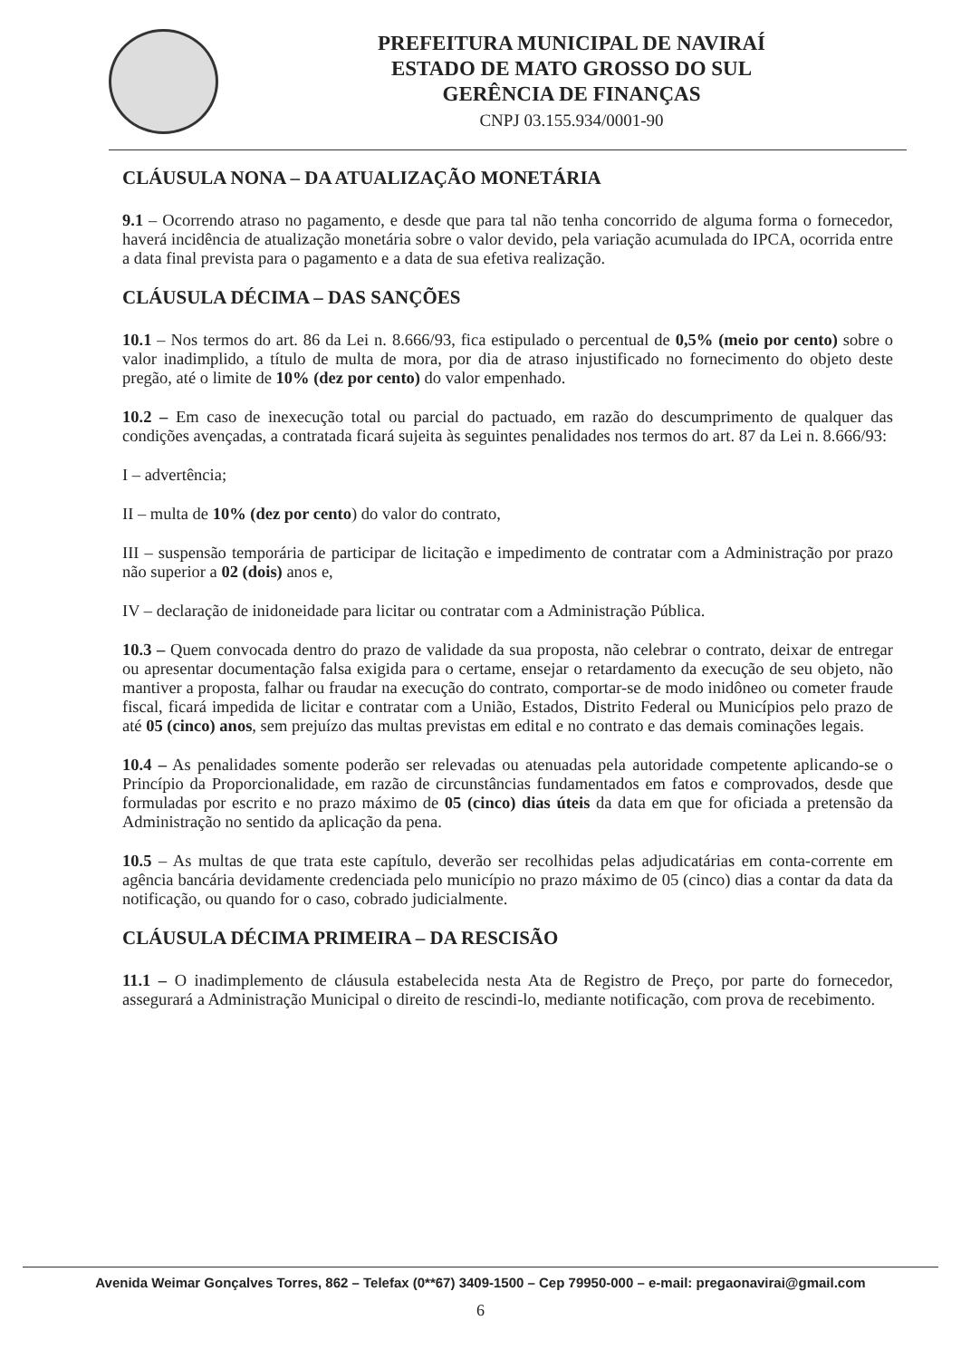PREFEITURA MUNICIPAL DE NAVIRAÍ
ESTADO DE MATO GROSSO DO SUL
GERÊNCIA DE FINANÇAS
CNPJ 03.155.934/0001-90
CLÁUSULA NONA – DA ATUALIZAÇÃO MONETÁRIA
9.1 – Ocorrendo atraso no pagamento, e desde que para tal não tenha concorrido de alguma forma o fornecedor, haverá incidência de atualização monetária sobre o valor devido, pela variação acumulada do IPCA, ocorrida entre a data final prevista para o pagamento e a data de sua efetiva realização.
CLÁUSULA DÉCIMA – DAS SANÇÕES
10.1 – Nos termos do art. 86 da Lei n. 8.666/93, fica estipulado o percentual de 0,5% (meio por cento) sobre o valor inadimplido, a título de multa de mora, por dia de atraso injustificado no fornecimento do objeto deste pregão, até o limite de 10% (dez por cento) do valor empenhado.
10.2 – Em caso de inexecução total ou parcial do pactuado, em razão do descumprimento de qualquer das condições avençadas, a contratada ficará sujeita às seguintes penalidades nos termos do art. 87 da Lei n. 8.666/93:
I – advertência;
II – multa de 10% (dez por cento) do valor do contrato,
III – suspensão temporária de participar de licitação e impedimento de contratar com a Administração por prazo não superior a 02 (dois) anos e,
IV – declaração de inidoneidade para licitar ou contratar com a Administração Pública.
10.3 – Quem convocada dentro do prazo de validade da sua proposta, não celebrar o contrato, deixar de entregar ou apresentar documentação falsa exigida para o certame, ensejar o retardamento da execução de seu objeto, não mantiver a proposta, falhar ou fraudar na execução do contrato, comportar-se de modo inidôneo ou cometer fraude fiscal, ficará impedida de licitar e contratar com a União, Estados, Distrito Federal ou Municípios pelo prazo de até 05 (cinco) anos, sem prejuízo das multas previstas em edital e no contrato e das demais cominações legais.
10.4 – As penalidades somente poderão ser relevadas ou atenuadas pela autoridade competente aplicando-se o Princípio da Proporcionalidade, em razão de circunstâncias fundamentados em fatos e comprovados, desde que formuladas por escrito e no prazo máximo de 05 (cinco) dias úteis da data em que for oficiada a pretensão da Administração no sentido da aplicação da pena.
10.5 – As multas de que trata este capítulo, deverão ser recolhidas pelas adjudicatárias em conta-corrente em agência bancária devidamente credenciada pelo município no prazo máximo de 05 (cinco) dias a contar da data da notificação, ou quando for o caso, cobrado judicialmente.
CLÁUSULA DÉCIMA PRIMEIRA – DA RESCISÃO
11.1 – O inadimplemento de cláusula estabelecida nesta Ata de Registro de Preço, por parte do fornecedor, assegurará a Administração Municipal o direito de rescindi-lo, mediante notificação, com prova de recebimento.
Avenida Weimar Gonçalves Torres, 862 – Telefax (0**67) 3409-1500 – Cep 79950-000 – e-mail: pregaonavirai@gmail.com
6